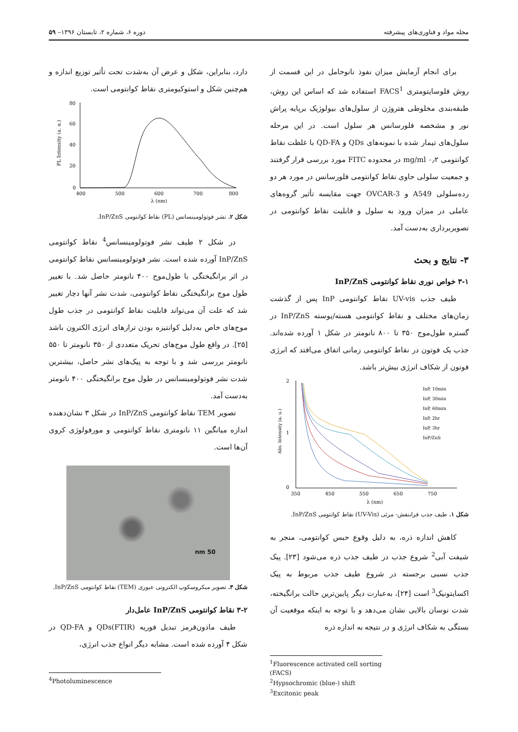مجله مواد و فناوری‌های پیشرفته دوره ۶، شماره ۲، تابستان ۱۳۹۶– ۵۹
برای انجام آزمایش میزان نفوذ نانوحامل در این قسمت از روش فلوسایتومتری FACS<sup>1</sup> استفاده شد که اساس این روش، طبقه‌بندی مخلوطی هتروژن از سلول‌های بیولوژیک برپایه پراش نور و مشخصه فلورسانس هر سلول است. در این مرحله سلول‌های تیمار شده با نمونه‌های QDs و QD-FA با غلظت نقاط کوانتومی ۰٫۲ mg/ml در محدوده FITC مورد بررسی قرار گرفتند و جمعیت سلولی حاوی نقاط کوانتومی فلورسانس در مورد هر دو رده‌سلولی A549 و OVCAR-3 جهت مقایسه تأثیر گروه‌های عاملی در میزان ورود به سلول و قابلیت نقاط کوانتومی در تصویربرداری به‌دست آمد.
۳- نتایج و بحث
۳-۱ خواص نوری نقاط کوانتومی InP/ZnS
طیف جذب UV-vis نقاط کوانتومی InP پس از گذشت زمان‌های مختلف و نقاط کوانتومی هسته/پوسته InP/ZnS در گستره طول‌موج ۳۵۰ تا ۸۰۰ نانومتر در شکل ۱ آورده شده‌اند. جذب یک فوتون در نقاط کوانتومی زمانی اتفاق می‌افتد که انرژی فوتون از شکاف انرژی بیش‌تر باشد.
2
1
0
350
450
550
650
750
λ (nm)
InP, 10min
InP, 30min
InP, 60min
InP, 2hr
InP, 3hr
InP/ZnS
Abs. Intensity (a. u.)
شکل ۱. طیف جذب فرابنفش- مرئی (UV-Vis) نقاط کوانتومی InP/ZnS.
کاهش اندازه ذره، به دلیل وقوع حبس کوانتومی، منجر به شیفت آبی<sup>2</sup> شروع جذب در طیف جذب ذره می‌شود [۲۳]. پیک جذب نسبی برجسته در شروع طیف جذب مربوط به پیک اکسایتونیک<sup>3</sup> است [۲۴]، به‌عبارت دیگر پایین‌ترین حالت برانگیخته، شدت نوسان بالایی نشان می‌دهد و با توجه به اینکه موقعیت آن بستگی به شکاف انرژی و در نتیجه به اندازه ذره
<sup>1</sup> Fluorescence activated cell sorting (FACS)
<sup>2</sup> Hypsochromic (blue-) shift
<sup>3</sup> Excitonic peak
دارد، بنابراین، شکل و عرض آن به‌شدت تحت تأثیر توزیع اندازه و هم‌چنین شکل و استوکیومتری نقاط کوانتومی است.
80
60
40
20
0
400
500
600
700
800
λ (nm)
PL Intensity (a. u.)
شکل ۲. نشر فوتولومینسانس (PL) نقاط کوانتومی InP/ZnS.
در شکل ۲ طیف نشر فوتولومینسانس<sup>4</sup> نقاط کوانتومی InP/ZnS آورده شده است. نشر فوتولومینسانس نقاط کوانتومی در اثر برانگیختگی با طول‌موج ۴۰۰ نانومتر حاصل شد. با تغییر طول موج برانگیختگی نقاط کوانتومی، شدت نشر آنها دچار تغییر شد که علت آن می‌تواند قابلیت نقاط کوانتومی در جذب طول موج‌های خاص به‌دلیل کوانتیزه بودن ترازهای انرژی الکترون باشد [۲۵]. در واقع طول موج‌های تحریک متعددی از ۳۵۰ نانومتر تا ۵۵۰ نانومتر بررسی شد و با توجه به پیک‌های نشر حاصل، بیشترین شدت نشر فوتولومینسانس در طول موج برانگیختگی ۴۰۰ نانومتر به‌دست آمد.
تصویر TEM نقاط کوانتومی InP/ZnS در شکل ۳ نشان‌دهنده اندازه میانگین ۱۱ نانومتری نقاط کوانتومی و مورفولوژی کروی آن‌ها است.
50 nm
شکل ۳. تصویر میکروسکوپ الکترونی عبوری (TEM) نقاط کوانتومی InP/ZnS.
۳-۲ نقاط کوانتومی InP/ZnS عامل‌دار
طیف مادون‌قرمز تبدیل فوریه (FTIR)QDs و QD-FA در شکل ۴ آورده شده است. مشابه دیگر انواع جذب انرژی،
<sup>4</sup> Photoluminescence